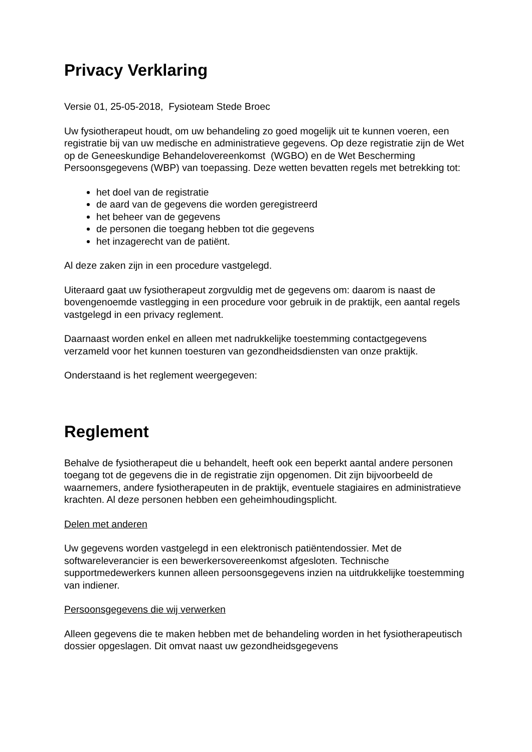Privacy Verklaring
Versie 01, 25-05-2018, Fysioteam Stede Broec
Uw fysiotherapeut houdt, om uw behandeling zo goed mogelijk uit te kunnen voeren, een registratie bij van uw medische en administratieve gegevens. Op deze registratie zijn de Wet op de Geneeskundige Behandelovereenkomst (WGBO) en de Wet Bescherming Persoonsgegevens (WBP) van toepassing. Deze wetten bevatten regels met betrekking tot:
het doel van de registratie
de aard van de gegevens die worden geregistreerd
het beheer van de gegevens
de personen die toegang hebben tot die gegevens
het inzagerecht van de patiënt.
Al deze zaken zijn in een procedure vastgelegd.
Uiteraard gaat uw fysiotherapeut zorgvuldig met de gegevens om: daarom is naast de bovengenoemde vastlegging in een procedure voor gebruik in de praktijk, een aantal regels vastgelegd in een privacy reglement.
Daarnaast worden enkel en alleen met nadrukkelijke toestemming contactgegevens verzameld voor het kunnen toesturen van gezondheidsdiensten van onze praktijk.
Onderstaand is het reglement weergegeven:
Reglement
Behalve de fysiotherapeut die u behandelt, heeft ook een beperkt aantal andere personen toegang tot de gegevens die in de registratie zijn opgenomen. Dit zijn bijvoorbeeld de waarnemers, andere fysiotherapeuten in de praktijk, eventuele stagiaires en administratieve krachten. Al deze personen hebben een geheimhoudingsplicht.
Delen met anderen
Uw gegevens worden vastgelegd in een elektronisch patiëntendossier. Met de softwareleverancier is een bewerkersovereenkomst afgesloten. Technische supportmedewerkers kunnen alleen persoonsgegevens inzien na uitdrukkelijke toestemming van indiener.
Persoonsgegevens die wij verwerken
Alleen gegevens die te maken hebben met de behandeling worden in het fysiotherapeutisch dossier opgeslagen. Dit omvat naast uw gezondheidsgegevens